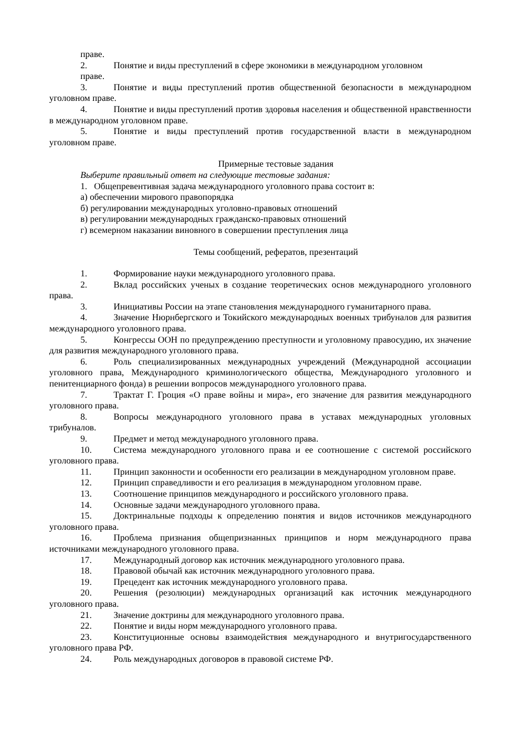праве.
2. Понятие и виды преступлений в сфере экономики в международном уголовном
праве.
3. Понятие и виды преступлений против общественной безопасности в международном уголовном праве.
4. Понятие и виды преступлений против здоровья населения и общественной нравственности в международном уголовном праве.
5. Понятие и виды преступлений против государственной власти в международном уголовном праве.
Примерные тестовые задания
Выберите правильный ответ на следующие тестовые задания:
1. Общепревентивная задача международного уголовного права состоит в:
а) обеспечении мирового правопорядка
б) регулировании международных уголовно-правовых отношений
в) регулировании международных гражданско-правовых отношений
г) всемерном наказании виновного в совершении преступления лица
Темы сообщений, рефератов, презентаций
1. Формирование науки международного уголовного права.
2. Вклад российских ученых в создание теоретических основ международного уголовного права.
3. Инициативы России на этапе становления международного гуманитарного права.
4. Значение Нюрнбергского и Токийского международных военных трибуналов для развития международного уголовного права.
5. Конгрессы ООН по предупреждению преступности и уголовному правосудию, их значение для развития международного уголовного права.
6. Роль специализированных международных учреждений (Международной ассоциации уголовного права, Международного криминологического общества, Международного уголовного и пенитенциарного фонда) в решении вопросов международного уголовного права.
7. Трактат Г. Гроция «О праве войны и мира», его значение для развития международного уголовного права.
8. Вопросы международного уголовного права в уставах международных уголовных трибуналов.
9. Предмет и метод международного уголовного права.
10. Система международного уголовного права и ее соотношение с системой российского уголовного права.
11. Принцип законности и особенности его реализации в международном уголовном праве.
12. Принцип справедливости и его реализация в международном уголовном праве.
13. Соотношение принципов международного и российского уголовного права.
14. Основные задачи международного уголовного права.
15. Доктринальные подходы к определению понятия и видов источников международного уголовного права.
16. Проблема признания общепризнанных принципов и норм международного права источниками международного уголовного права.
17. Международный договор как источник международного уголовного права.
18. Правовой обычай как источник международного уголовного права.
19. Прецедент как источник международного уголовного права.
20. Решения (резолюции) международных организаций как источник международного уголовного права.
21. Значение доктрины для международного уголовного права.
22. Понятие и виды норм международного уголовного права.
23. Конституционные основы взаимодействия международного и внутригосударственного уголовного права РФ.
24. Роль международных договоров в правовой системе РФ.